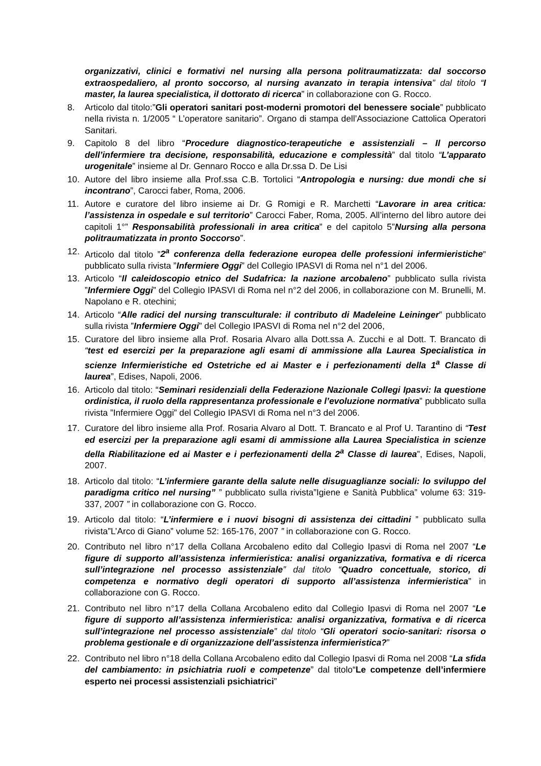organizzativi, clinici e formativi nel nursing alla persona politraumatizzata: dal soccorso extraospedaliero, al pronto soccorso, al nursing avanzato in terapia intensiva” dal titolo “I master, la laurea specialistica, il dottorato di ricerca” in collaborazione con G. Rocco.
8. Articolo dal titolo:”Gli operatori sanitari post-moderni promotori del benessere sociale” pubblicato nella rivista n. 1/2005 “ L’operatore sanitario”. Organo di stampa dell’Associazione Cattolica Operatori Sanitari.
9. Capitolo 8 del libro “Procedure diagnostico-terapeutiche e assistenziali – Il percorso dell’infermiere tra decisione, responsabilità, educazione e complessità” dal titolo “L’apparato urogenitale” insieme al Dr. Gennaro Rocco e alla Dr.ssa D. De Lisi
10. Autore del libro insieme alla Prof.ssa C.B. Tortolici “Antropologia e nursing: due mondi che si incontrano”, Carocci faber, Roma, 2006.
11. Autore e curatore del libro insieme ai Dr. G Romigi e R. Marchetti “Lavorare in area critica: l’assistenza in ospedale e sul territorio” Carocci Faber, Roma, 2005. All’interno del libro autore dei capitoli 1°” Responsabilità professionali in area critica” e del capitolo 5”Nursing alla persona politraumatizzata in pronto Soccorso”.
12. Articolo dal titolo ”2<sup>a</sup> conferenza della federazione europea delle professioni infermieristiche” pubblicato sulla rivista ”Infermiere Oggi” del Collegio IPASVI di Roma nel n°1 del 2006.
13. Articolo “Il caleidoscopio etnico del Sudafrica: la nazione arcobaleno” pubblicato sulla rivista ”Infermiere Oggi” del Collegio IPASVI di Roma nel n°2 del 2006, in collaborazione con M. Brunelli, M. Napolano e R. otechini;
14. Articolo “Alle radici del nursing transculturale: il contributo di Madeleine Leininger” pubblicato sulla rivista ”Infermiere Oggi” del Collegio IPASVI di Roma nel n°2 del 2006,
15. Curatore del libro insieme alla Prof. Rosaria Alvaro alla Dott.ssa A. Zucchi e al Dott. T. Brancato di “test ed esercizi per la preparazione agli esami di ammissione alla Laurea Specialistica in scienze Infermieristiche ed Ostetriche ed ai Master e i perfezionamenti della 1<sup>a</sup> Classe di laurea”, Edises, Napoli, 2006.
16. Articolo dal titolo: “Seminari residenziali della Federazione Nazionale Collegi Ipasvi: la questione ordinistica, il ruolo della rappresentanza professionale e l’evoluzione normativa” pubblicato sulla rivista ”Infermiere Oggi” del Collegio IPASVI di Roma nel n°3 del 2006.
17. Curatore del libro insieme alla Prof. Rosaria Alvaro al Dott. T. Brancato e al Prof U. Tarantino di “Test ed esercizi per la preparazione agli esami di ammissione alla Laurea Specialistica in scienze della Riabilitazione ed ai Master e i perfezionamenti della 2<sup>a</sup> Classe di laurea”, Edises, Napoli, 2007.
18. Articolo dal titolo: “L’infermiere garante della salute nelle disuguaglianze sociali: lo sviluppo del paradigma critico nel nursing” ” pubblicato sulla rivista”Igiene e Sanità Pubblica” volume 63: 319-337, 2007 ” in collaborazione con G. Rocco.
19. Articolo dal titolo: “L’infermiere e i nuovi bisogni di assistenza dei cittadini ” pubblicato sulla rivista”L’Arco di Giano” volume 52: 165-176, 2007 ” in collaborazione con G. Rocco.
20. Contributo nel libro n°17 della Collana Arcobaleno edito dal Collegio Ipasvi di Roma nel 2007 “Le figure di supporto all’assistenza infermieristica: analisi organizzativa, formativa e di ricerca sull’integrazione nel processo assistenziale” dal titolo “Quadro concettuale, storico, di competenza e normativo degli operatori di supporto all’assistenza infermieristica” in collaborazione con G. Rocco.
21. Contributo nel libro n°17 della Collana Arcobaleno edito dal Collegio Ipasvi di Roma nel 2007 “Le figure di supporto all’assistenza infermieristica: analisi organizzativa, formativa e di ricerca sull’integrazione nel processo assistenziale” dal titolo “Gli operatori socio-sanitari: risorsa o problema gestionale e di organizzazione dell’assistenza infermieristica?”
22. Contributo nel libro n°18 della Collana Arcobaleno edito dal Collegio Ipasvi di Roma nel 2008 “La sfida del cambiamento: in psichiatria ruoli e competenze” dal titolo“Le competenze dell’infermiere esperto nei processi assistenziali psichiatrici”